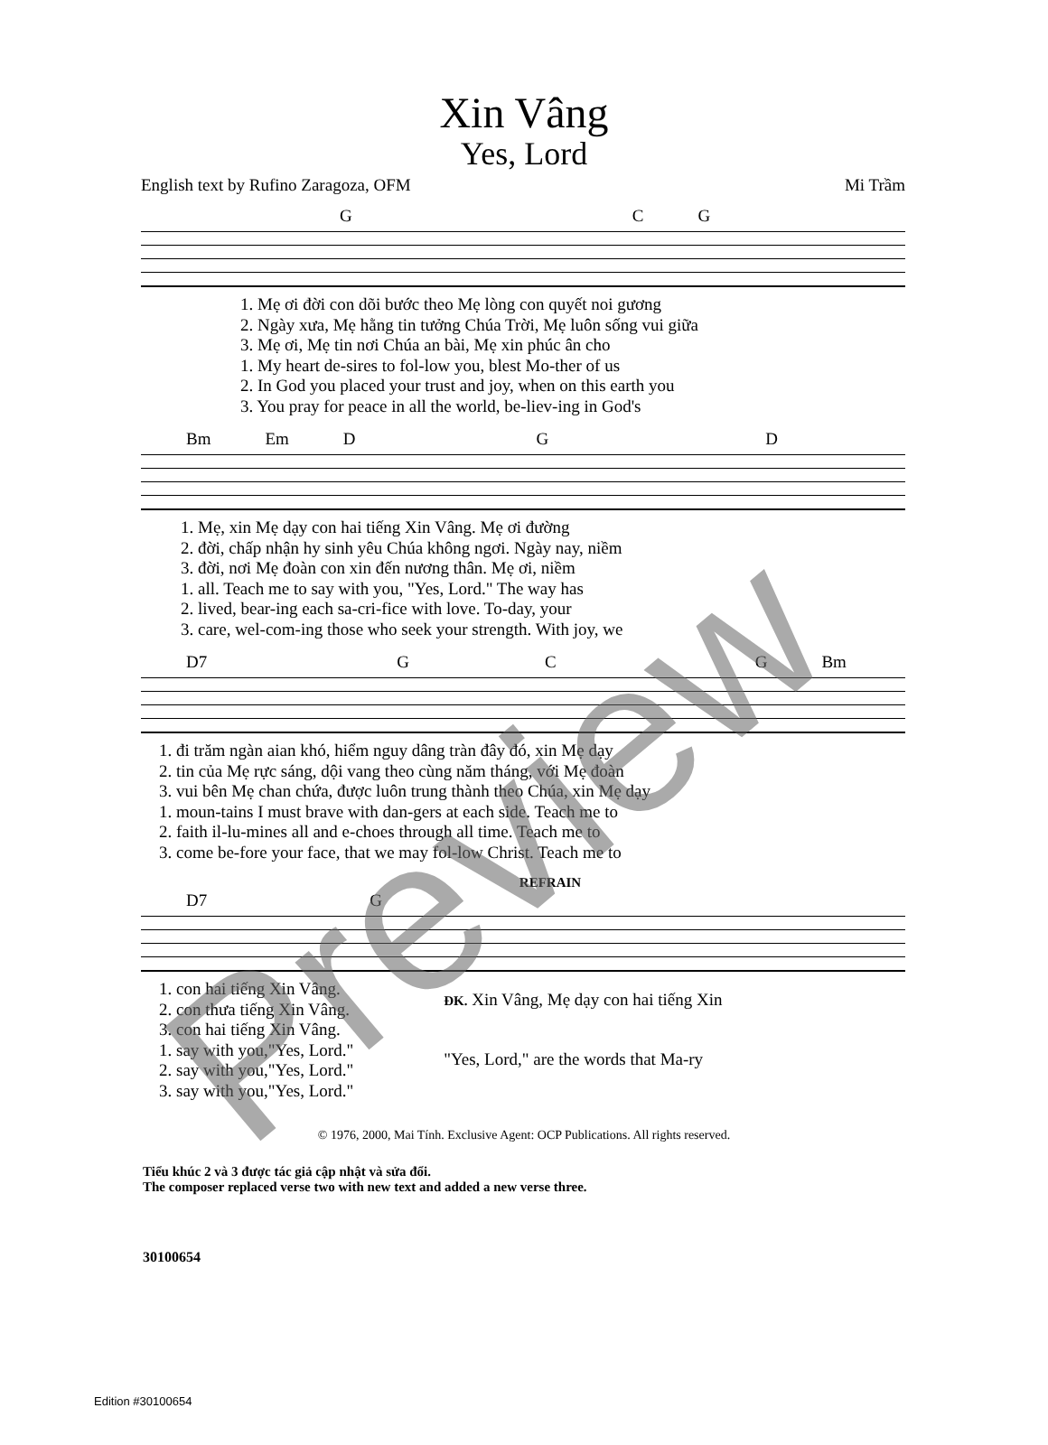Xin Vâng
Yes, Lord
English text by Rufino Zaragoza, OFM Mi Trầm
G C G
1. Mẹ ơi đời con dõi bước theo Mẹ lòng con quyết noi gương 2. Ngày xưa, Mẹ hằng tin tưởng Chúa Trời, Mẹ luôn sống vui giữa 3. Mẹ ơi, Mẹ tin nơi Chúa an bài, Mẹ xin phúc ân cho 1. My heart de-sires to fol-low you, blest Mo-ther of us 2. In God you placed your trust and joy, when on this earth you 3. You pray for peace in all the world, be-liev-ing in God's
Bm Em D G D
1. Mẹ, xin Mẹ dạy con hai tiếng Xin Vâng. Mẹ ơi đường 2. đời, chấp nhận hy sinh yêu Chúa không ngơi. Ngày nay, niềm 3. đời, nơi Mẹ đoàn con xin đến nương thân. Mẹ ơi, niềm 1. all. Teach me to say with you, "Yes, Lord." The way has 2. lived, bear-ing each sa-cri-fice with love. To-day, your 3. care, wel-com-ing those who seek your strength. With joy, we
D7 G C G Bm
1. đi trăm ngàn aian khó, hiểm nguy dâng tràn đây đó, xin Mẹ dạy 2. tin của Mẹ rực sáng, dội vang theo cùng năm tháng, với Mẹ đoàn 3. vui bên Mẹ chan chứa, được luôn trung thành theo Chúa, xin Mẹ dạy 1. moun-tains I must brave with dan-gers at each side. Teach me to 2. faith il-lu-mines all and e-choes through all time. Teach me to 3. come be-fore your face, that we may fol-low Christ. Teach me to
REFRAIN
D7 G
1. con hai tiếng Xin Vâng. 2. con thưa tiếng Xin Vâng. 3. con hai tiếng Xin Vâng. 1. say with you,"Yes, Lord." 2. say with you,"Yes, Lord." 3. say with you,"Yes, Lord."
ĐK. Xin Vâng, Mẹ dạy con hai tiếng Xin
"Yes, Lord," are the words that Ma-ry
© 1976, 2000, Mai Tính. Exclusive Agent: OCP Publications. All rights reserved.
Tiểu khúc 2 và 3 được tác giả cập nhật và sửa đổi.
The composer replaced verse two with new text and added a new verse three.
30100654
Edition #30100654
Preview